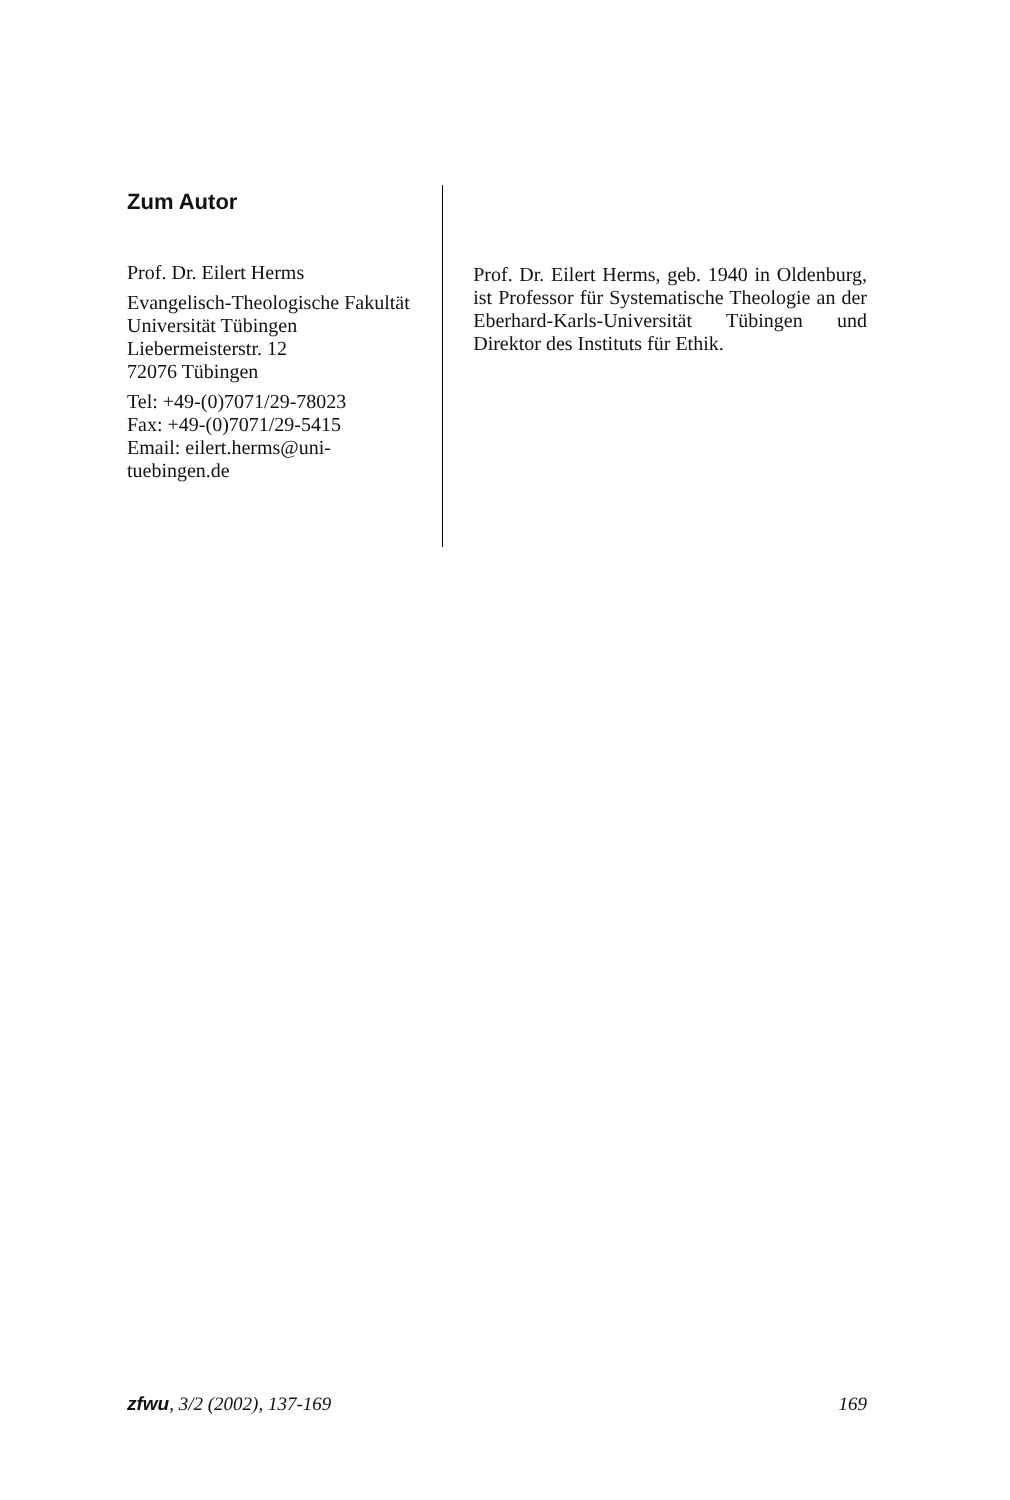Zum Autor
Prof. Dr. Eilert Herms
Evangelisch-Theologische Fakultät
Universität Tübingen
Liebermeisterstr. 12
72076 Tübingen
Tel: +49-(0)7071/29-78023
Fax: +49-(0)7071/29-5415
Email: eilert.herms@uni-tuebingen.de
Prof. Dr. Eilert Herms, geb. 1940 in Oldenburg, ist Professor für Systematische Theologie an der Eberhard-Karls-Universität Tübingen und Direktor des Instituts für Ethik.
zfwu, 3/2 (2002), 137-169 169